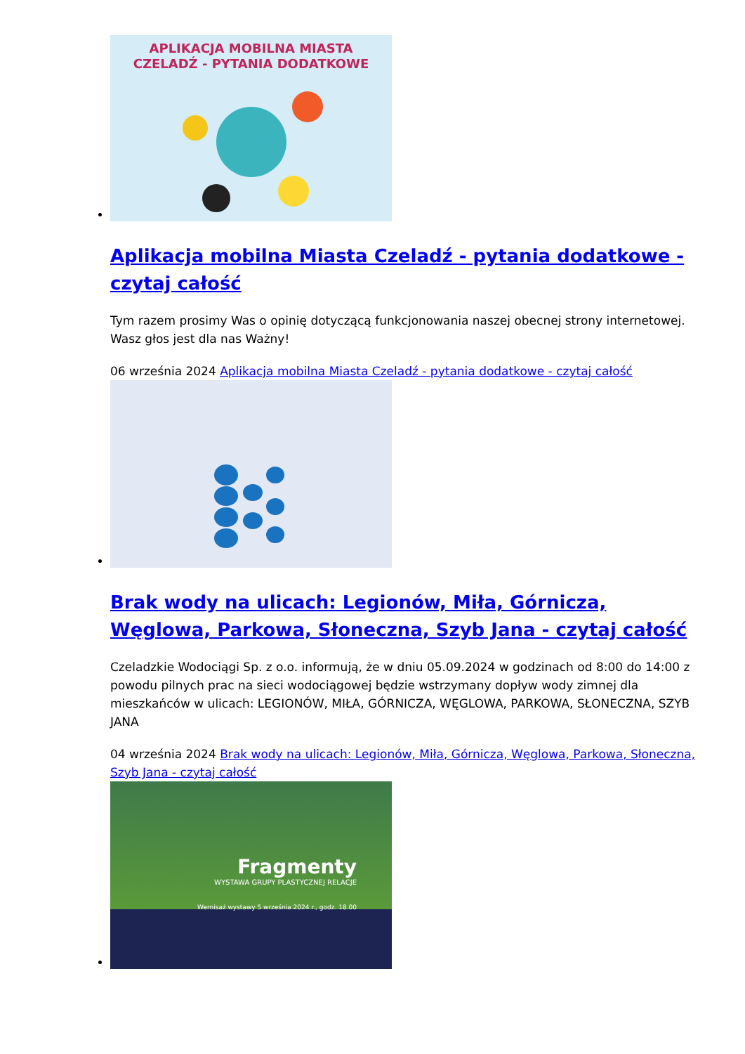APLIKACJA MOBILNA MIASTA
CZELADŹ - PYTANIA DODATKOWE
Aplikacja mobilna Miasta Czeladź - pytania dodatkowe - czytaj całość
Tym razem prosimy Was o opinię dotyczącą funkcjonowania naszej obecnej strony internetowej. Wasz głos jest dla nas Ważny!
06 września 2024 Aplikacja mobilna Miasta Czeladź - pytania dodatkowe - czytaj całość
Brak wody na ulicach: Legionów, Miła, Górnicza, Węglowa, Parkowa, Słoneczna, Szyb Jana - czytaj całość
Czeladzkie Wodociągi Sp. z o.o. informują, że w dniu 05.09.2024 w godzinach od 8:00 do 14:00 z powodu pilnych prac na sieci wodociągowej będzie wstrzymany dopływ wody zimnej dla mieszkańców w ulicach: LEGIONÓW, MIŁA, GÓRNICZA, WĘGLOWA, PARKOWA, SŁONECZNA, SZYB JANA
04 września 2024 Brak wody na ulicach: Legionów, Miła, Górnicza, Węglowa, Parkowa, Słoneczna, Szyb Jana - czytaj całość
Fragmenty
WYSTAWA GRUPY PLASTYCZNEJ RELACJE
Wernisaż wystawy 5 września 2024 r., godz. 18.00